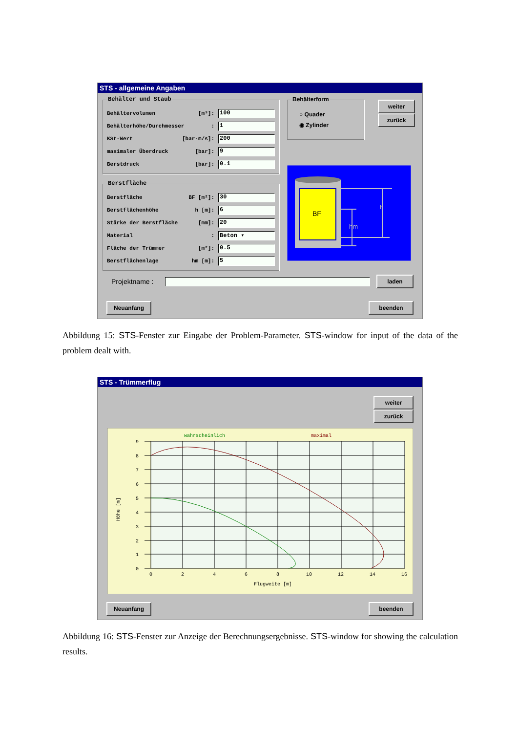STS - allgemeine Angaben
Behälter und Staub
Behältervolumen [m³]: 100
Behälterhöhe/Durchmesser: 1
KSt-Wert [bar·m/s]: 200
maximaler Überdruck [bar]: 9
Berstdruck [bar]: 0.1
Berstfläche
Berstfläche BF [m²]: 30
Berstflächenhöhe h [m]: 6
Stärke der Berstfläche [mm]: 20
Material: Beton ▾
Fläche der Trümmer [m²]: 0.5
Berstflächenlage hm [m]: 5
Behälterform
○ Quader
◉ Zylinder
weiter
zurück
BF
h
hm
Projektname : laden
Neuanfang beenden
Abbildung 15: STS-Fenster zur Eingabe der Problem-Parameter. STS-window for input of the data of the problem dealt with.
STS - Trümmerflug
weiter
zurück
wahrscheinlich
maximal
9
8
7
6
5
4
3
2
1
0
0
2
4
6
8
10
12
14
16
Flugweite [m]
Höhe [m]
Neuanfang beenden
Abbildung 16: STS-Fenster zur Anzeige der Berechnungsergebnisse. STS-window for showing the calculation results.